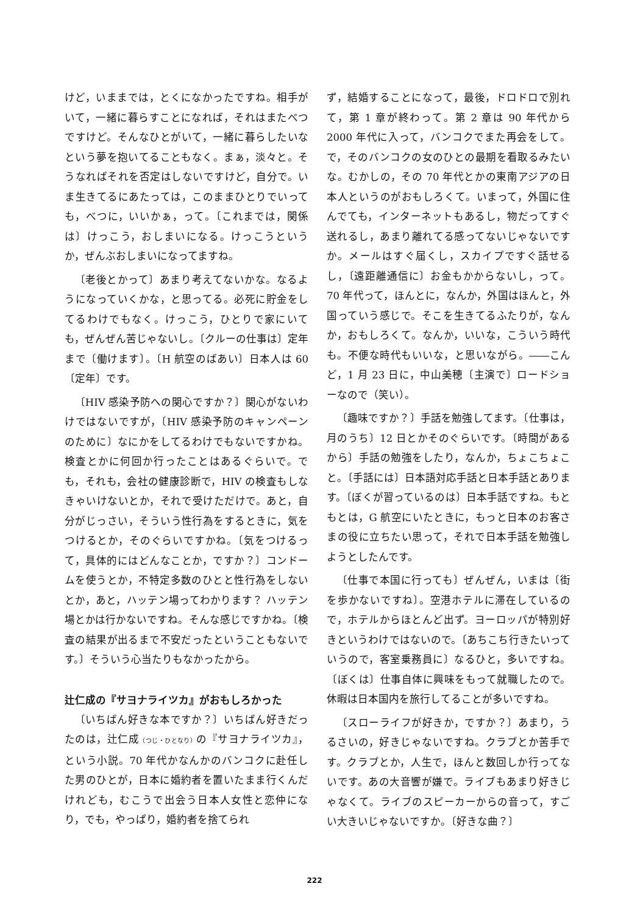けど，いままでは，とくになかったですね。相手がいて，一緒に暮らすことになれば，それはまたべつですけど。そんなひとがいて，一緒に暮らしたいなという夢を抱いてることもなく。まぁ，淡々と。そうなればそれを否定はしないですけど，自分で。いま生きてるにあたっては，このままひとりでいっても，べつに，いいかぁ，って。〔これまでは，関係は〕けっこう，おしまいになる。けっこうというか，ぜんぶおしまいになってますね。
〔老後とかって〕あまり考えてないかな。なるようになっていくかな，と思ってる。必死に貯金をしてるわけでもなく。けっこう，ひとりで家にいても，ぜんぜん苦じゃないし。〔クルーの仕事は〕定年まで〔働けます〕。〔H 航空のばあい〕日本人は 60〔定年〕です。
〔HIV 感染予防への関心ですか？〕関心がないわけではないですが，〔HIV 感染予防のキャンペーンのために〕なにかをしてるわけでもないですかね。検査とかに何回か行ったことはあるぐらいで。でも，それも，会社の健康診断で，HIV の検査もしなきゃいけないとか，それで受けただけで。あと，自分がじっさい，そういう性行為をするときに，気をつけるとか，そのぐらいですかね。〔気をつけるって，具体的にはどんなことか，ですか？〕コンドームを使うとか，不特定多数のひとと性行為をしないとか，あと，ハッテン場ってわかります？ ハッテン場とかは行かないですね。そんな感じですかね。〔検査の結果が出るまで不安だったということもないです。〕そういう心当たりもなかったから。
辻仁成の『サヨナライツカ』がおもしろかった
〔いちばん好きな本ですか？〕いちばん好きだったのは，辻仁成（つじ・ひとなり）の『サヨナライツカ』，という小説。70 年代かなんかのバンコクに赴任した男のひとが，日本に婚約者を置いたまま行くんだけれども，むこうで出会う日本人女性と恋仲になり，でも，やっぱり，婚約者を捨てられ
ず，結婚することになって，最後，ドロドロで別れて，第 1 章が終わって。第 2 章は 90 年代から 2000 年代に入って，バンコクでまた再会をして。で，そのバンコクの女のひとの最期を看取るみたいな。むかしの，その 70 年代とかの東南アジアの日本人というのがおもしろくて。いまって，外国に住んでても，インターネットもあるし，物だってすぐ送れるし，あまり離れてる感ってないじゃないですか。メールはすぐ届くし，スカイプですぐ話せるし，〔遠距離通信に〕お金もかからないし，って。70 年代って，ほんとに，なんか，外国はほんと，外国っていう感じで。そこを生きてるふたりが，なんか，おもしろくて。なんか，いいな，こういう時代も。不便な時代もいいな，と思いながら。――こんど，1 月 23 日に，中山美穂〔主演で〕ロードショーなので（笑い）。
〔趣味ですか？〕手話を勉強してます。〔仕事は，月のうち〕12 日とかそのぐらいです。〔時間があるから〕手話の勉強をしたり，なんか，ちょこちょこと。〔手話には〕日本語対応手話と日本手話とあります。〔ぼくが習っているのは〕日本手話ですね。もともとは，G 航空にいたときに，もっと日本のお客さまの役に立ちたい思って，それで日本手話を勉強しようとしたんです。
〔仕事で本国に行っても〕ぜんぜん，いまは〔街を歩かないですね〕。空港ホテルに滞在しているので，ホテルからほとんど出ず。ヨーロッパが特別好きというわけではないので。〔あちこち行きたいっていうので，客室乗務員に〕なるひと，多いですね。〔ぼくは〕仕事自体に興味をもって就職したので。休暇は日本国内を旅行してることが多いですね。
〔スローライフが好きか，ですか？〕あまり，うるさいの，好きじゃないですね。クラブとか苦手です。クラブとか，人生で，ほんと数回しか行ってないです。あの大音響が嫌で。ライブもあまり好きじゃなくて。ライブのスピーカーからの音って，すごい大きいじゃないですか。〔好きな曲？〕
222